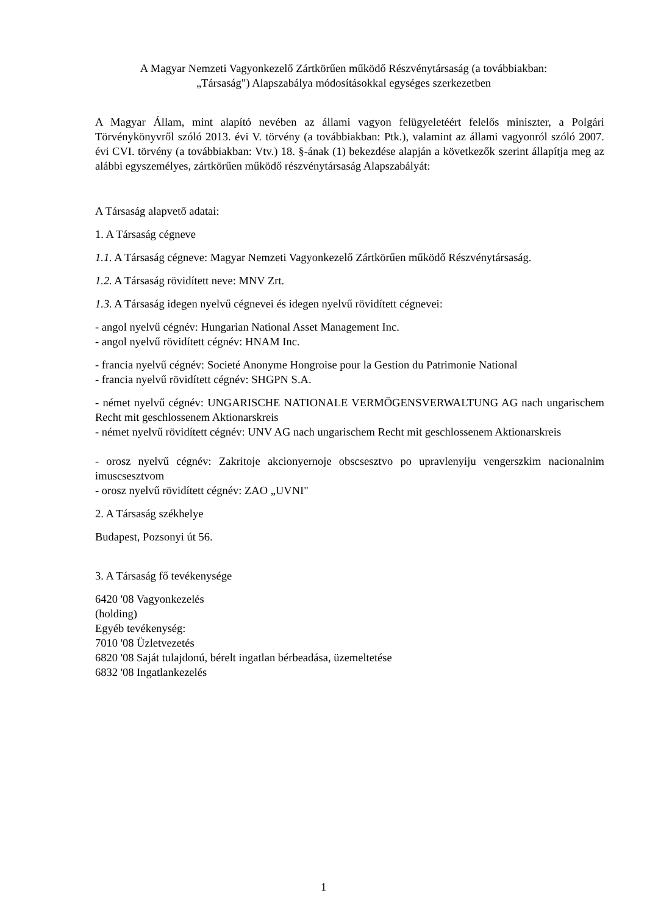A Magyar Nemzeti Vagyonkezelő Zártkörűen működő Részvénytársaság (a továbbiakban:
„Társaság") Alapszabálya módosításokkal egységes szerkezetben
A Magyar Állam, mint alapító nevében az állami vagyon felügyeletéért felelős miniszter, a Polgári Törvénykönyvről szóló 2013. évi V. törvény (a továbbiakban: Ptk.), valamint az állami vagyonról szóló 2007. évi CVI. törvény (a továbbiakban: Vtv.) 18. §-ának (1) bekezdése alapján a következők szerint állapítja meg az alábbi egyszemélyes, zártkörűen működő részvénytársaság Alapszabályát:
A Társaság alapvető adatai:
1. A Társaság cégneve
1.1. A Társaság cégneve: Magyar Nemzeti Vagyonkezelő Zártkörűen működő Részvénytársaság.
1.2. A Társaság rövidített neve: MNV Zrt.
1.3. A Társaság idegen nyelvű cégnevei és idegen nyelvű rövidített cégnevei:
- angol nyelvű cégnév: Hungarian National Asset Management Inc.
- angol nyelvű rövidített cégnév: HNAM Inc.
- francia nyelvű cégnév: Societé Anonyme Hongroise pour la Gestion du Patrimonie National
- francia nyelvű rövidített cégnév: SHGPN S.A.
- német nyelvű cégnév: UNGARISCHE NATIONALE VERMÖGENSVERWALTUNG AG nach ungarischem Recht mit geschlossenem Aktionarskreis
- német nyelvű rövidített cégnév: UNV AG nach ungarischem Recht mit geschlossenem Aktionarskreis
- orosz nyelvű cégnév: Zakritoje akcionyernoje obscsesztvo po upravlenyiju vengerszkim nacionalnim imuscsesztvom
- orosz nyelvű rövidített cégnév: ZAO „UVNI"
2. A Társaság székhelye
Budapest, Pozsonyi út 56.
3. A Társaság fő tevékenysége
6420 '08 Vagyonkezelés
(holding)
Egyéb tevékenység:
7010 '08 Üzletvezetés
6820 '08 Saját tulajdonú, bérelt ingatlan bérbeadása, üzemeltetése
6832 '08 Ingatlankezelés
1